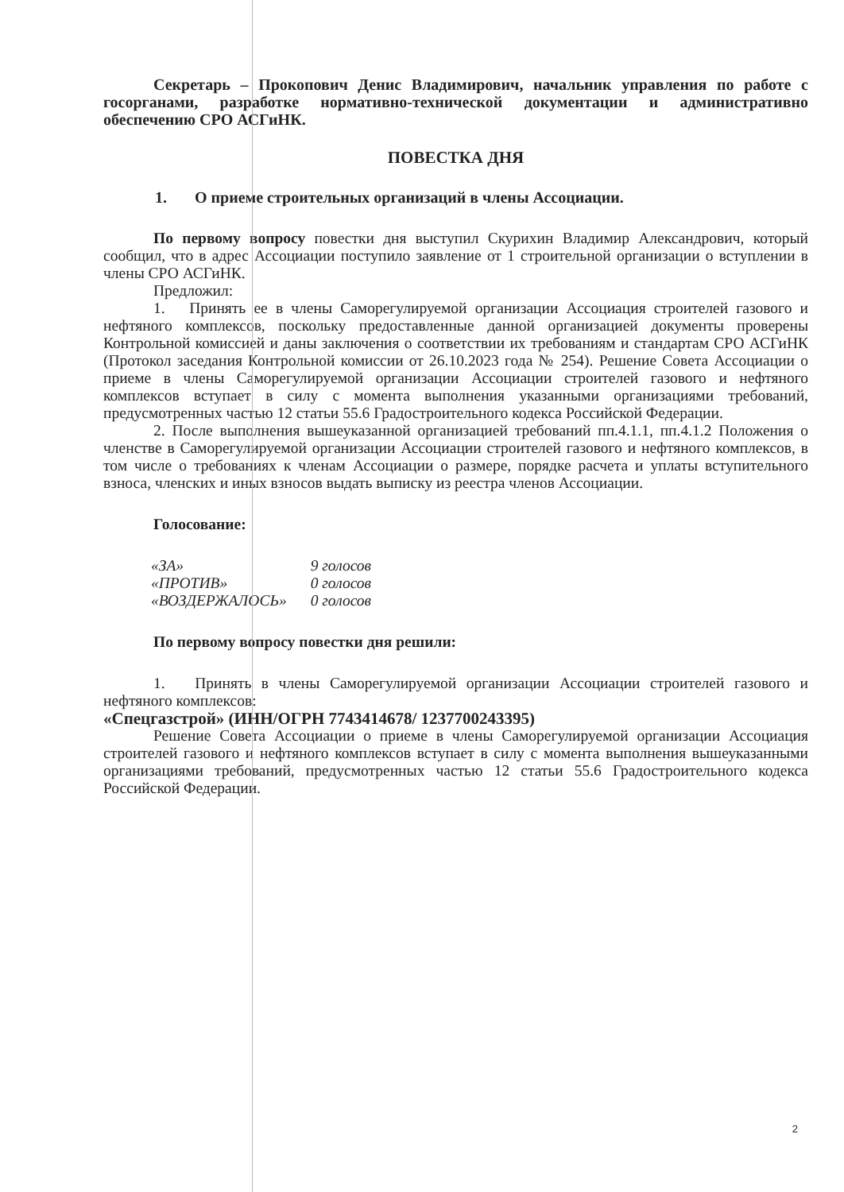Секретарь – Прокопович Денис Владимирович, начальник управления по работе с госорганами, разработке нормативно-технической документации и административно обеспечению СРО АСГиНК.
ПОВЕСТКА ДНЯ
1. О приеме строительных организаций в члены Ассоциации.
По первому вопросу повестки дня выступил Скурихин Владимир Александрович, который сообщил, что в адрес Ассоциации поступило заявление от 1 строительной организации о вступлении в члены СРО АСГиНК.
Предложил:
1. Принять ее в члены Саморегулируемой организации Ассоциация строителей газового и нефтяного комплексов, поскольку предоставленные данной организацией документы проверены Контрольной комиссией и даны заключения о соответствии их требованиям и стандартам СРО АСГиНК (Протокол заседания Контрольной комиссии от 26.10.2023 года № 254). Решение Совета Ассоциации о приеме в члены Саморегулируемой организации Ассоциации строителей газового и нефтяного комплексов вступает в силу с момента выполнения указанными организациями требований, предусмотренных частью 12 статьи 55.6 Градостроительного кодекса Российской Федерации.
2. После выполнения вышеуказанной организацией требований пп.4.1.1, пп.4.1.2 Положения о членстве в Саморегулируемой организации Ассоциации строителей газового и нефтяного комплексов, в том числе о требованиях к членам Ассоциации о размере, порядке расчета и уплаты вступительного взноса, членских и иных взносов выдать выписку из реестра членов Ассоциации.
Голосование:
| «ЗА» | 9 голосов |
| «ПРОТИВ» | 0 голосов |
| «ВОЗДЕРЖАЛОСЬ» | 0 голосов |
По первому вопросу повестки дня решили:
1. Принять в члены Саморегулируемой организации Ассоциации строителей газового и нефтяного комплексов:
«Спецгазстрой» (ИНН/ОГРН 7743414678/ 1237700243395)
Решение Совета Ассоциации о приеме в члены Саморегулируемой организации Ассоциация строителей газового и нефтяного комплексов вступает в силу с момента выполнения вышеуказанными организациями требований, предусмотренных частью 12 статьи 55.6 Градостроительного кодекса Российской Федерации.
2